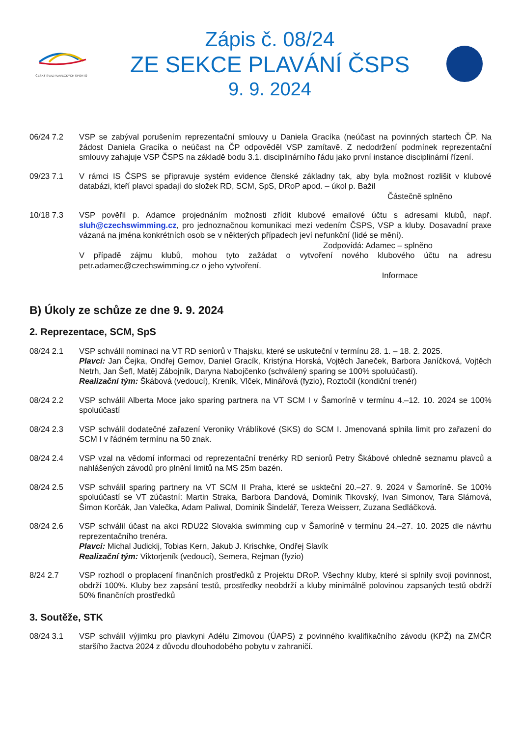ČESKÝ SVAZ PLAVECKÝCH SPORTŮ
Zápis č. 08/24
ZE SEKCE PLAVÁNÍ ČSPS
9. 9. 2024
06/24 7.2 VSP se zabýval porušením reprezentační smlouvy u Daniela Gracíka (neúčast na povinných startech ČP. Na žádost Daniela Gracíka o neúčast na ČP odpověděl VSP zamítavě. Z nedodržení podmínek reprezentační smlouvy zahajuje VSP ČSPS na základě bodu 3.1. disciplinárního řádu jako první instance disciplinární řízení.
09/23 7.1 V rámci IS ČSPS se připravuje systém evidence členské základny tak, aby byla možnost rozlišit v klubové databázi, kteří plavci spadají do složek RD, SCM, SpS, DRoP apod. – úkol p. Bažil
Částečně splněno
10/18 7.3 VSP pověřil p. Adamce projednáním možnosti zřídit klubové emailové účtu s adresami klubů, např. sluh@czechswimming.cz, pro jednoznačnou komunikaci mezi vedením ČSPS, VSP a kluby. Dosavadní praxe vázaná na jména konkrétních osob se v některých případech jeví nefunkční (lidé se mění).
Zodpovídá: Adamec – splněno
V případě zájmu klubů, mohou tyto zažádat o vytvoření nového klubového účtu na adresu petr.adamec@czechswimming.cz o jeho vytvoření.
Informace
B) Úkoly ze schůze ze dne 9. 9. 2024
2. Reprezentace, SCM, SpS
08/24 2.1 VSP schválil nominaci na VT RD seniorů v Thajsku, které se uskuteční v termínu 28. 1. – 18. 2. 2025.
Plavci: Jan Čejka, Ondřej Gemov, Daniel Gracík, Kristýna Horská, Vojtěch Janeček, Barbora Janíčková, Vojtěch Netrh, Jan Šefl, Matěj Zábojník, Daryna Nabojčenko (schválený sparing se 100% spoluúčastí).
Realizační tým: Škábová (vedoucí), Kreník, Vlček, Minářová (fyzio), Roztočil (kondiční trenér)
08/24 2.2 VSP schválil Alberta Moce jako sparing partnera na VT SCM I v Šamoríně v termínu 4.–12. 10. 2024 se 100% spoluúčastí
08/24 2.3 VSP schválil dodatečné zařazení Veroniky Vráblíkové (SKS) do SCM I. Jmenovaná splnila limit pro zařazení do SCM I v řádném termínu na 50 znak.
08/24 2.4 VSP vzal na vědomí informaci od reprezentační trenérky RD seniorů Petry Škábové ohledně seznamu plavců a nahlášených závodů pro plnění limitů na MS 25m bazén.
08/24 2.5 VSP schválil sparing partnery na VT SCM II Praha, které se uskteční 20.–27. 9. 2024 v Šamoríně. Se 100% spoluúčastí se VT zúčastní: Martin Straka, Barbora Dandová, Dominik Tikovský, Ivan Simonov, Tara Slámová, Šimon Korčák, Jan Valečka, Adam Paliwal, Dominik Šindelář, Tereza Weisserr, Zuzana Sedláčková.
08/24 2.6 VSP schválil účast na akci RDU22 Slovakia swimming cup v Šamoríně v termínu 24.–27. 10. 2025 dle návrhu reprezentačního trenéra.
Plavci: Michal Judickij, Tobias Kern, Jakub J. Krischke, Ondřej Slavík
Realizační tým: Viktorjeník (vedoucí), Semera, Rejman (fyzio)
8/24 2.7 VSP rozhodl o proplacení finančních prostředků z Projektu DRoP. Všechny kluby, které si splnily svoji povinnost, obdrží 100%. Kluby bez zapsání testů, prostředky neobdrží a kluby minimálně polovinou zapsaných testů obdrží 50% finančních prostředků
3. Soutěže, STK
08/24 3.1 VSP schválil výjimku pro plavkyni Adélu Zimovou (ÚAPS) z povinného kvalifikačního závodu (KPŽ) na ZMČR staršího žactva 2024 z důvodu dlouhodobého pobytu v zahraničí.